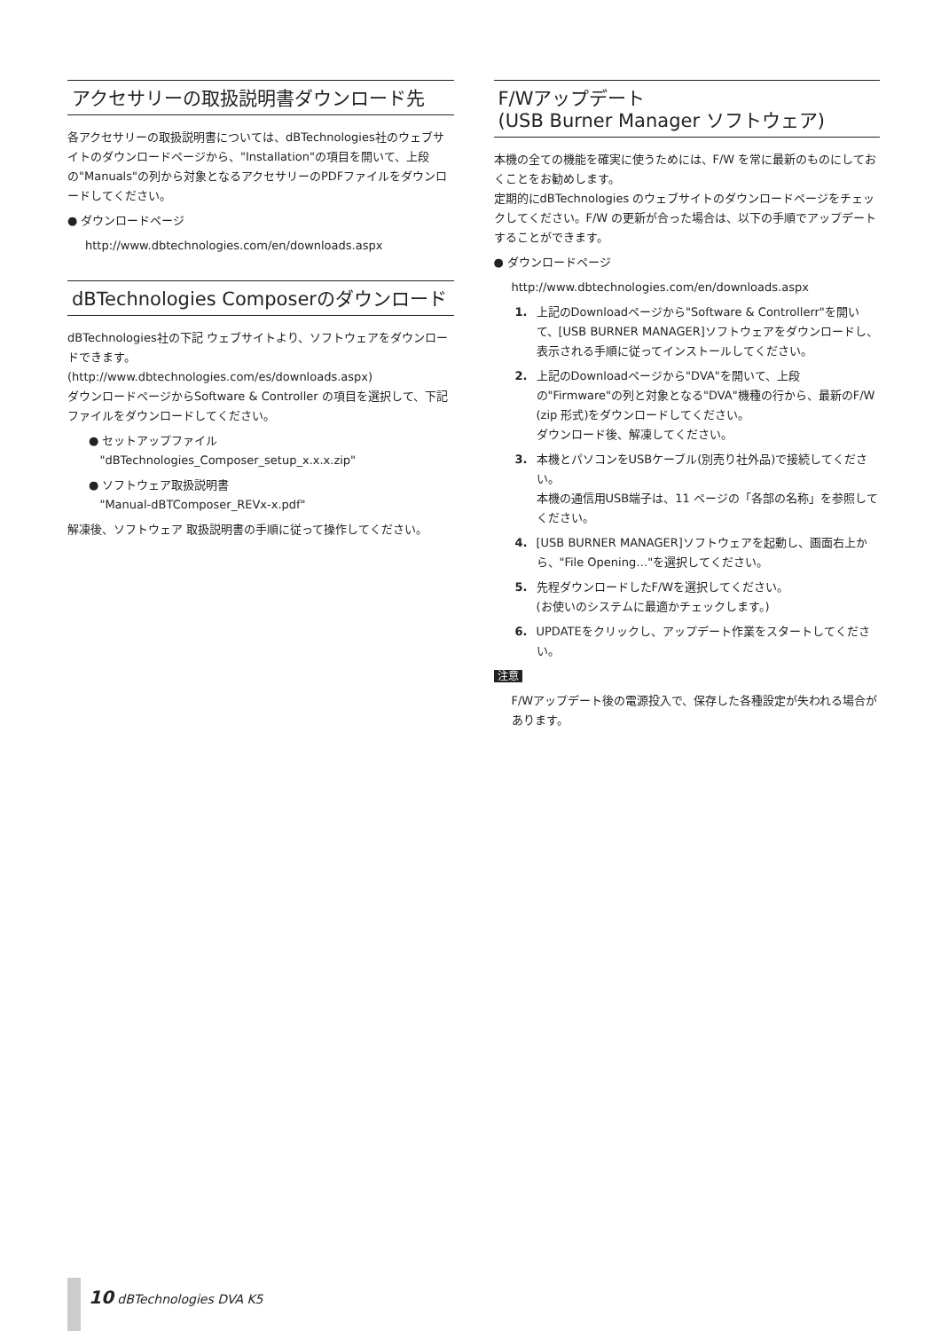アクセサリーの取扱説明書ダウンロード先
各アクセサリーの取扱説明書については、dBTechnologies社のウェブサイトのダウンロードページから、"Installation"の項目を開いて、上段の"Manuals"の列から対象となるアクセサリーのPDFファイルをダウンロードしてください。
● ダウンロードページ
http://www.dbtechnologies.com/en/downloads.aspx
dBTechnologies Composerのダウンロード
dBTechnologies社の下記 ウェブサイトより、ソフトウェアをダウンロードできます。
(http://www.dbtechnologies.com/es/downloads.aspx)
ダウンロードページからSoftware & Controller の項目を選択して、下記 ファイルをダウンロードしてください。
● セットアップファイル
"dBTechnologies_Composer_setup_x.x.x.zip"
● ソフトウェア取扱説明書
"Manual-dBTComposer_REVx-x.pdf"
解凍後、ソフトウェア 取扱説明書の手順に従って操作してください。
F/Wアップデート
(USB Burner Manager ソフトウェア)
本機の全ての機能を確実に使うためには、F/W を常に最新のものにしておくことをお勧めします。
定期的にdBTechnologies のウェブサイトのダウンロードページをチェックしてください。F/W の更新が合った場合は、以下の手順でアップデートすることができます。
● ダウンロードページ
http://www.dbtechnologies.com/en/downloads.aspx
1. 上記のDownloadページから"Software & Controllerr"を開いて、[USB BURNER MANAGER]ソフトウェアをダウンロードし、表示される手順に従ってインストールしてください。
2. 上記のDownloadページから"DVA"を開いて、上段の"Firmware"の列と対象となる"DVA"機種の行から、最新のF/W (zip 形式)をダウンロードしてください。
ダウンロード後、解凍してください。
3. 本機とパソコンをUSBケーブル(別売り社外品)で接続してください。
本機の通信用USB端子は、11 ページの「各部の名称」を参照してください。
4. [USB BURNER MANAGER]ソフトウェアを起動し、画面右上から、"File Opening…"を選択してください。
5. 先程ダウンロードしたF/Wを選択してください。
(お使いのシステムに最適かチェックします。)
6. UPDATEをクリックし、アップデート作業をスタートしてください。
注意
F/Wアップデート後の電源投入で、保存した各種設定が失われる場合があります。
10 dBTechnologies DVA K5